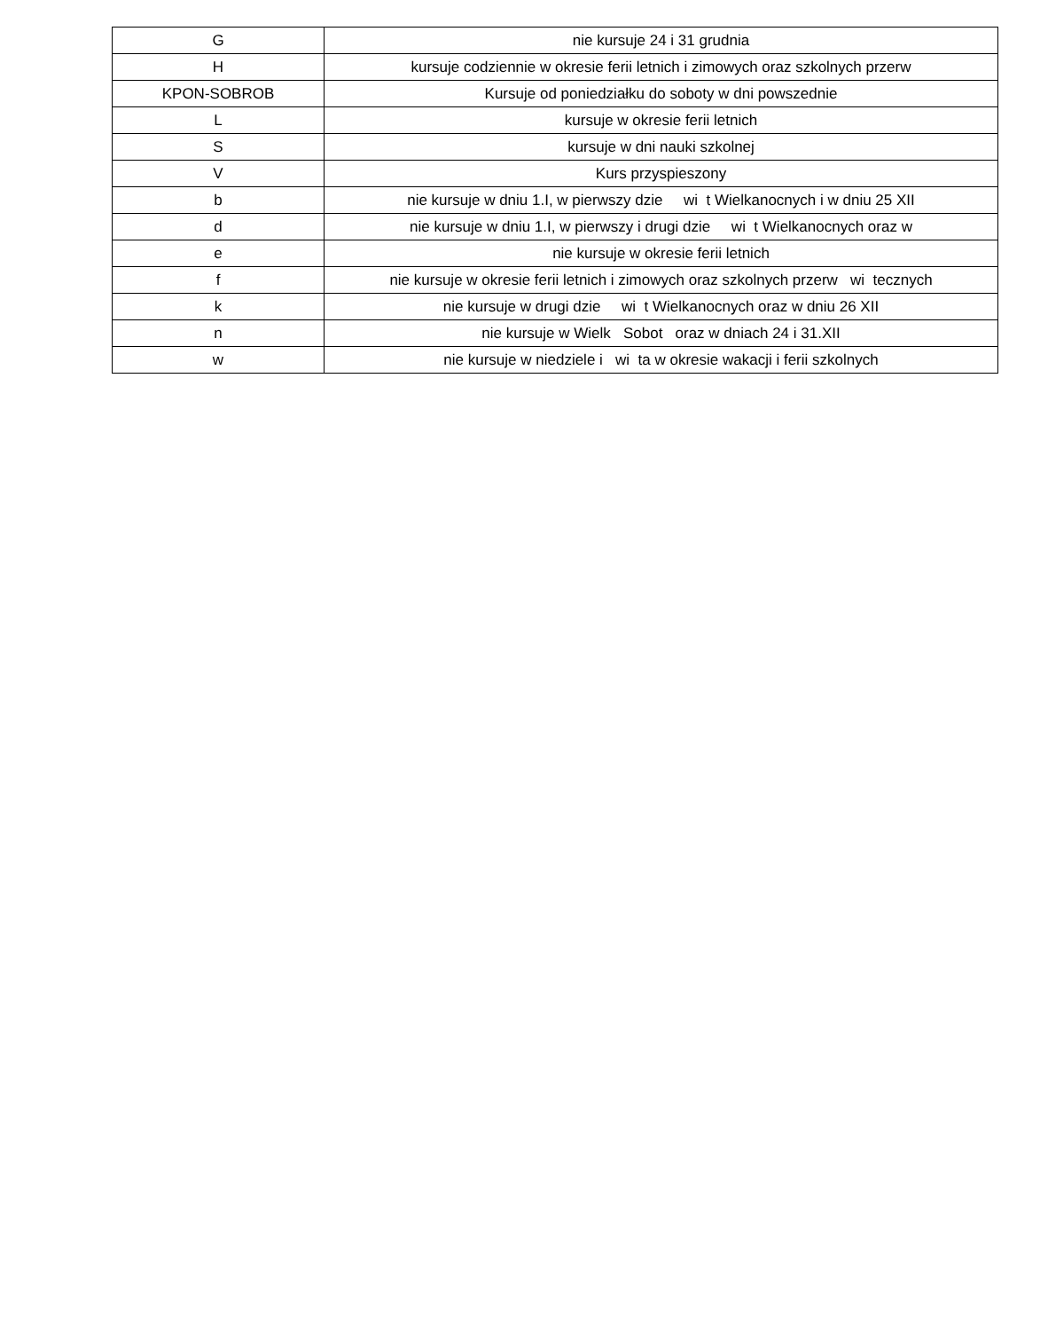| G | nie kursuje 24 i 31 grudnia |
| H | kursuje codziennie w okresie ferii letnich i zimowych oraz szkolnych przerw |
| KPON-SOBROB | Kursuje od poniedziałku do soboty w dni powszednie |
| L | kursuje w okresie ferii letnich |
| S | kursuje w dni nauki szkolnej |
| V | Kurs przyspieszony |
| b | nie kursuje w dniu 1.I, w pierwszy dzie wi t Wielkanocnych i w dniu 25 XII |
| d | nie kursuje w dniu 1.I, w pierwszy i drugi dzie wi t Wielkanocnych oraz w |
| e | nie kursuje w okresie ferii letnich |
| f | nie kursuje w okresie ferii letnich i zimowych oraz szkolnych przerw wi tecznych |
| k | nie kursuje w drugi dzie wi t Wielkanocnych oraz w dniu 26 XII |
| n | nie kursuje w Wielk Sobot oraz w dniach 24 i 31.XII |
| w | nie kursuje w niedziele i wi ta w okresie wakacji i ferii szkolnych |